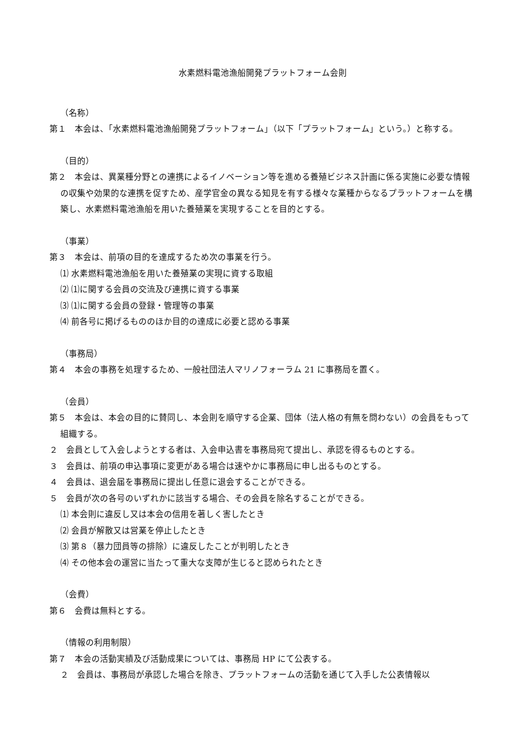水素燃料電池漁船開発プラットフォーム会則
（名称）
第１　本会は、「水素燃料電池漁船開発プラットフォーム」（以下「プラットフォーム」という。）と称する。
（目的）
第２　本会は、異業種分野との連携によるイノベーション等を進める養殖ビジネス計画に係る実施に必要な情報の収集や効果的な連携を促すため、産学官金の異なる知見を有する様々な業種からなるプラットフォームを構築し、水素燃料電池漁船を用いた養殖業を実現することを目的とする。
（事業）
第３　本会は、前項の目的を達成するため次の事業を行う。
⑴ 水素燃料電池漁船を用いた養殖業の実現に資する取組
⑵ ⑴に関する会員の交流及び連携に資する事業
⑶ ⑴に関する会員の登録・管理等の事業
⑷ 前各号に掲げるもののほか目的の達成に必要と認める事業
（事務局）
第４　本会の事務を処理するため、一般社団法人マリノフォーラム 21 に事務局を置く。
（会員）
第５　本会は、本会の目的に賛同し、本会則を順守する企業、団体（法人格の有無を問わない）の会員をもって組織する。
２　会員として入会しようとする者は、入会申込書を事務局宛て提出し、承認を得るものとする。
３　会員は、前項の申込事項に変更がある場合は速やかに事務局に申し出るものとする。
４　会員は、退会届を事務局に提出し任意に退会することができる。
５　会員が次の各号のいずれかに該当する場合、その会員を除名することができる。
⑴ 本会則に違反し又は本会の信用を著しく害したとき
⑵ 会員が解散又は営業を停止したとき
⑶ 第８（暴力団員等の排除）に違反したことが判明したとき
⑷ その他本会の運営に当たって重大な支障が生じると認められたとき
（会費）
第６　会費は無料とする。
（情報の利用制限）
第７　本会の活動実績及び活動成果については、事務局 HP にて公表する。
２　会員は、事務局が承認した場合を除き、プラットフォームの活動を通じて入手した公表情報以